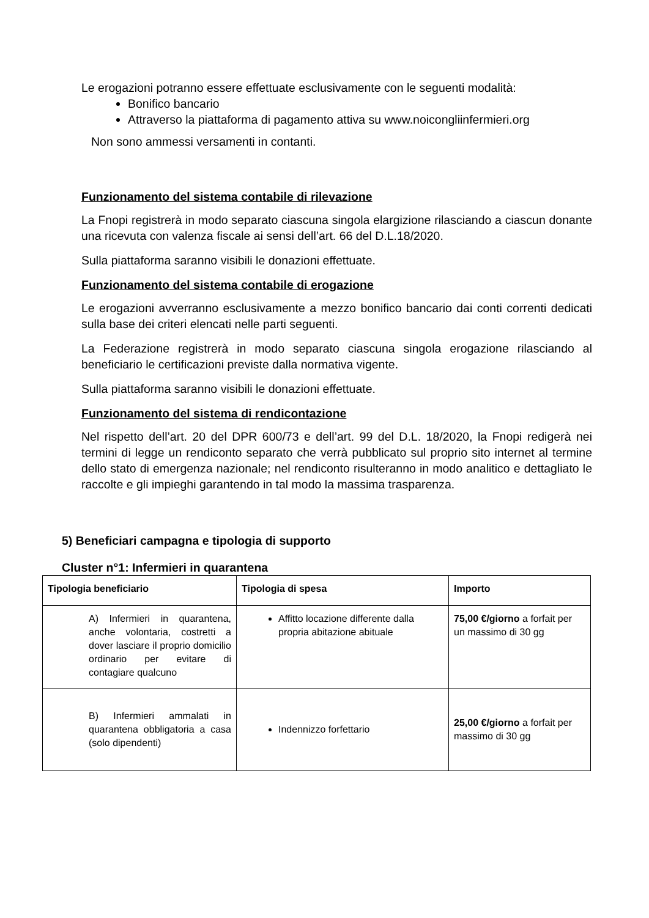Le erogazioni potranno essere effettuate esclusivamente con le seguenti modalità:
Bonifico bancario
Attraverso la piattaforma di pagamento attiva su www.noicongliinfermieri.org
Non sono ammessi versamenti in contanti.
Funzionamento del sistema contabile di rilevazione
La Fnopi registrerà in modo separato ciascuna singola elargizione rilasciando a ciascun donante una ricevuta con valenza fiscale ai sensi dell’art. 66 del D.L.18/2020.
Sulla piattaforma saranno visibili le donazioni effettuate.
Funzionamento del sistema contabile di erogazione
Le erogazioni avverranno esclusivamente a mezzo bonifico bancario dai conti correnti dedicati sulla base dei criteri elencati nelle parti seguenti.
La Federazione registrerà in modo separato ciascuna singola erogazione rilasciando al beneficiario le certificazioni previste dalla normativa vigente.
Sulla piattaforma saranno visibili le donazioni effettuate.
Funzionamento del sistema di rendicontazione
Nel rispetto dell’art. 20 del DPR 600/73 e dell’art. 99 del D.L. 18/2020, la Fnopi redigerà nei termini di legge un rendiconto separato che verrà pubblicato sul proprio sito internet al termine dello stato di emergenza nazionale; nel rendiconto risulteranno in modo analitico e dettagliato le raccolte e gli impieghi garantendo in tal modo la massima trasparenza.
5) Beneficiari campagna e tipologia di supporto
Cluster n°1: Infermieri in quarantena
| Tipologia beneficiario | Tipologia di spesa | Importo |
| --- | --- | --- |
| A) Infermieri in quarantena, anche volontaria, costretti a dover lasciare il proprio domicilio ordinario per evitare di contagiare qualcuno | Affitto locazione differente dalla propria abitazione abituale | 75,00 €/giorno a forfait per un massimo di 30 gg |
| B) Infermieri ammalati in quarantena obbligatoria a casa (solo dipendenti) | Indennizzo forfettario | 25,00 €/giorno a forfait per massimo di 30 gg |